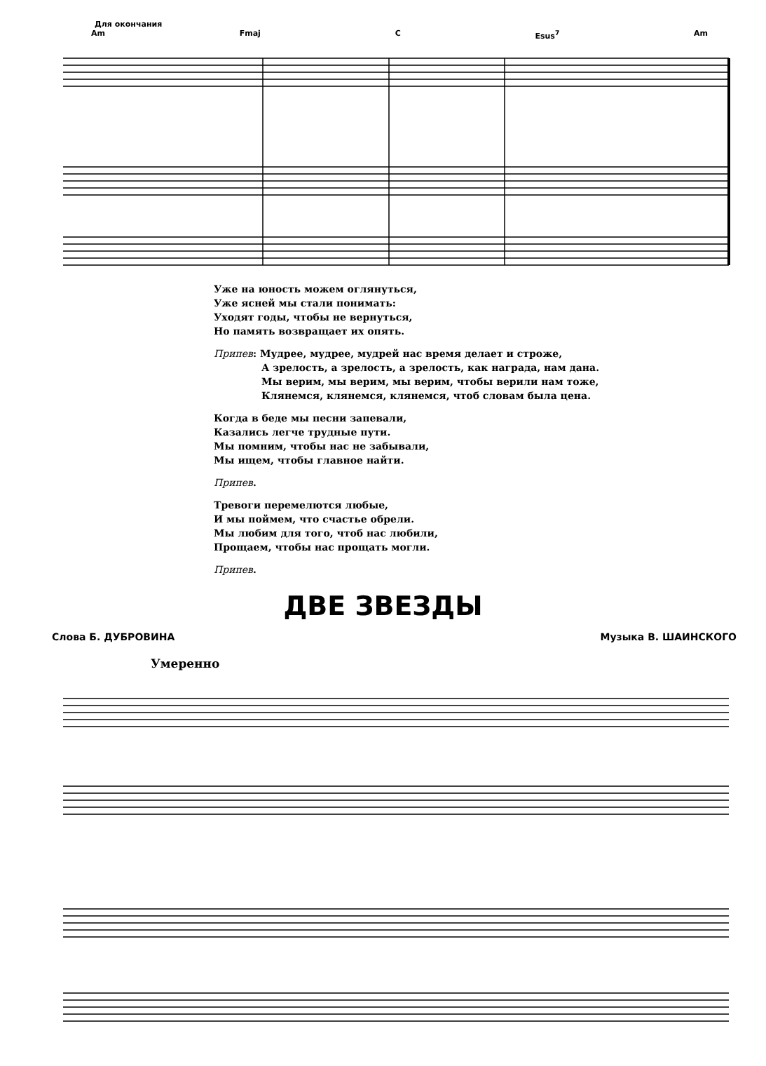Для окончания
Am Fmaj C Esus<sup>7</sup> Am
Уже на юность можем оглянуться,
Уже ясней мы стали понимать:
Уходят годы, чтобы не вернуться,
Но память возвращает их опять.
Припев: Мудрее, мудрее, мудрей нас время делает и строже,
А зрелость, а зрелость, а зрелость, как награда, нам дана.
Мы верим, мы верим, мы верим, чтобы верили нам тоже,
Клянемся, клянемся, клянемся, чтоб словам была цена.
Когда в беде мы песни запевали,
Казались легче трудные пути.
Мы помним, чтобы нас не забывали,
Мы ищем, чтобы главное найти.
Припев.
Тревоги перемелются любые,
И мы поймем, что счастье обрели.
Мы любим для того, чтоб нас любили,
Прощаем, чтобы нас прощать могли.
Припев.
ДВЕ ЗВЕЗДЫ
Слова Б. ДУБРОВИНА Музыка В. ШАИНСКОГО
Умеренно